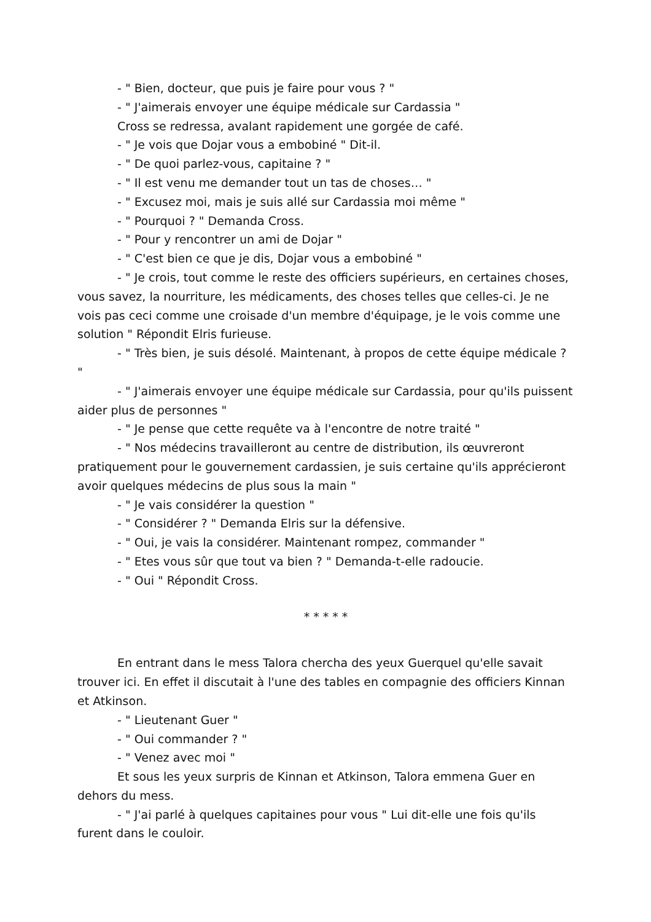- " Bien, docteur, que puis je faire pour vous ? "
- " J'aimerais envoyer une équipe médicale sur Cardassia "
Cross se redressa, avalant rapidement une gorgée de café.
- " Je vois que Dojar vous a embobiné " Dit-il.
- " De quoi parlez-vous, capitaine ? "
- " Il est venu me demander tout un tas de choses… "
- " Excusez moi, mais je suis allé sur Cardassia moi même "
- " Pourquoi ? " Demanda Cross.
- " Pour y rencontrer un ami de Dojar "
- " C'est bien ce que je dis, Dojar vous a embobiné "
- " Je crois, tout comme le reste des officiers supérieurs, en certaines choses, vous savez, la nourriture, les médicaments, des choses telles que celles-ci. Je ne vois pas ceci comme une croisade d'un membre d'équipage, je le vois comme une solution " Répondit Elris furieuse.
- " Très bien, je suis désolé. Maintenant, à propos de cette équipe médicale ? "
- " J'aimerais envoyer une équipe médicale sur Cardassia, pour qu'ils puissent aider plus de personnes "
- " Je pense que cette requête va à l'encontre de notre traité "
- " Nos médecins travailleront au centre de distribution, ils œuvreront pratiquement pour le gouvernement cardassien, je suis certaine qu'ils apprécieront avoir quelques médecins de plus sous la main "
- " Je vais considérer la question "
- " Considérer ? " Demanda Elris sur la défensive.
- " Oui, je vais la considérer. Maintenant rompez, commander "
- " Etes vous sûr que tout va bien ? " Demanda-t-elle radoucie.
- " Oui " Répondit Cross.
* * * * *
En entrant dans le mess Talora chercha des yeux Guerquel qu'elle savait trouver ici. En effet il discutait à l'une des tables en compagnie des officiers Kinnan et Atkinson.
- " Lieutenant Guer "
- " Oui commander ? "
- " Venez avec moi "
Et sous les yeux surpris de Kinnan et Atkinson, Talora emmena Guer en dehors du mess.
- " J'ai parlé à quelques capitaines pour vous " Lui dit-elle une fois qu'ils furent dans le couloir.